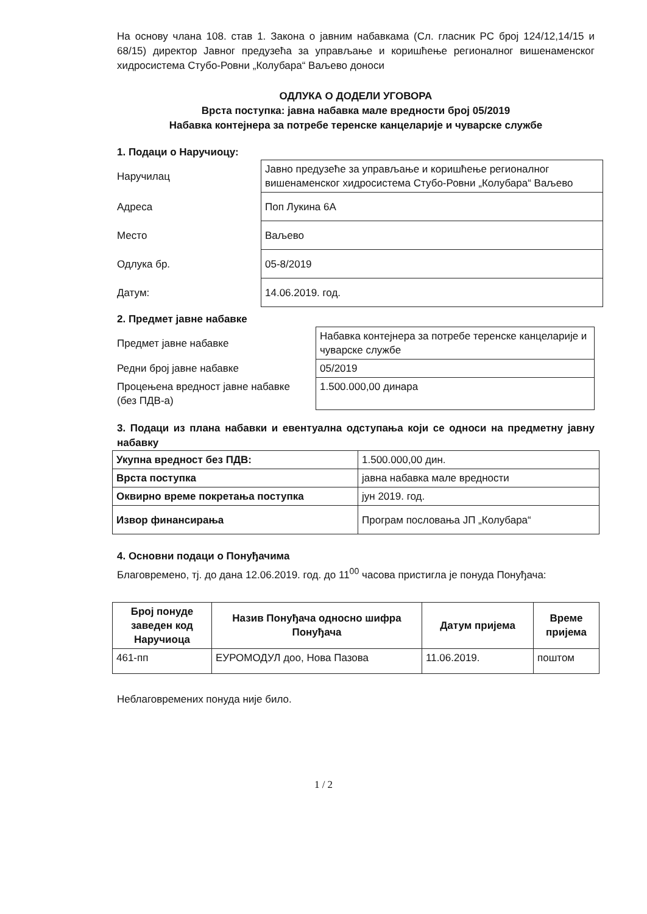На основу члана 108. став 1. Закона о јавним набавкама (Сл. гласник РС број 124/12,14/15 и 68/15) директор Јавног предузећа за управљање и коришћење регионалног вишенаменског хидросистема Стубо-Ровни „Колубара“ Ваљево доноси
ОДЛУКА О ДОДЕЛИ УГОВОРА
Врста поступка: јавна набавка мале вредности број 05/2019
Набавка контејнера за потребе теренске канцеларије и чуварске службе
1. Подаци о Наручиоцу:
| Наручилац | Јавно предузеће за управљање и коришћење регионалног вишенаменског хидросистема Стубо-Ровни „Колубара“ Ваљево |
| Адреса | Поп Лукина 6А |
| Место | Ваљево |
| Одлука бр. | 05-8/2019 |
| Датум: | 14.06.2019. год. |
2. Предмет јавне набавке
| Предмет јавне набавке | Набавка контејнера за потребе теренске канцеларије и чуварске службе |
| Редни број јавне набавке | 05/2019 |
| Процењена вредност јавне набавке (без ПДВ-а) | 1.500.000,00 динара |
3. Подаци из плана набавки и евентуална одступања који се односи на предметну јавну набавку
| Укупна вредност без ПДВ: | 1.500.000,00 дин. |
| Врста поступка | јавна набавка мале вредности |
| Оквирно време покретања поступка | јун 2019. год. |
| Извор финансирања | Програм пословања ЈП „Колубара“ |
4. Основни подаци о Понуђачима
Благовремено, тј. до дана 12.06.2019. год. до 11<sup>00</sup> часова пристигла је понуда Понуђача:
| Број понуде заведен код Наручиоца | Назив Понуђача односно шифра Понуђача | Датум пријема | Време пријема |
| --- | --- | --- | --- |
| 461-пп | ЕУРОМОДУЛ доо, Нова Пазова | 11.06.2019. | поштом |
Неблаговремених понуда није било.
1 / 2